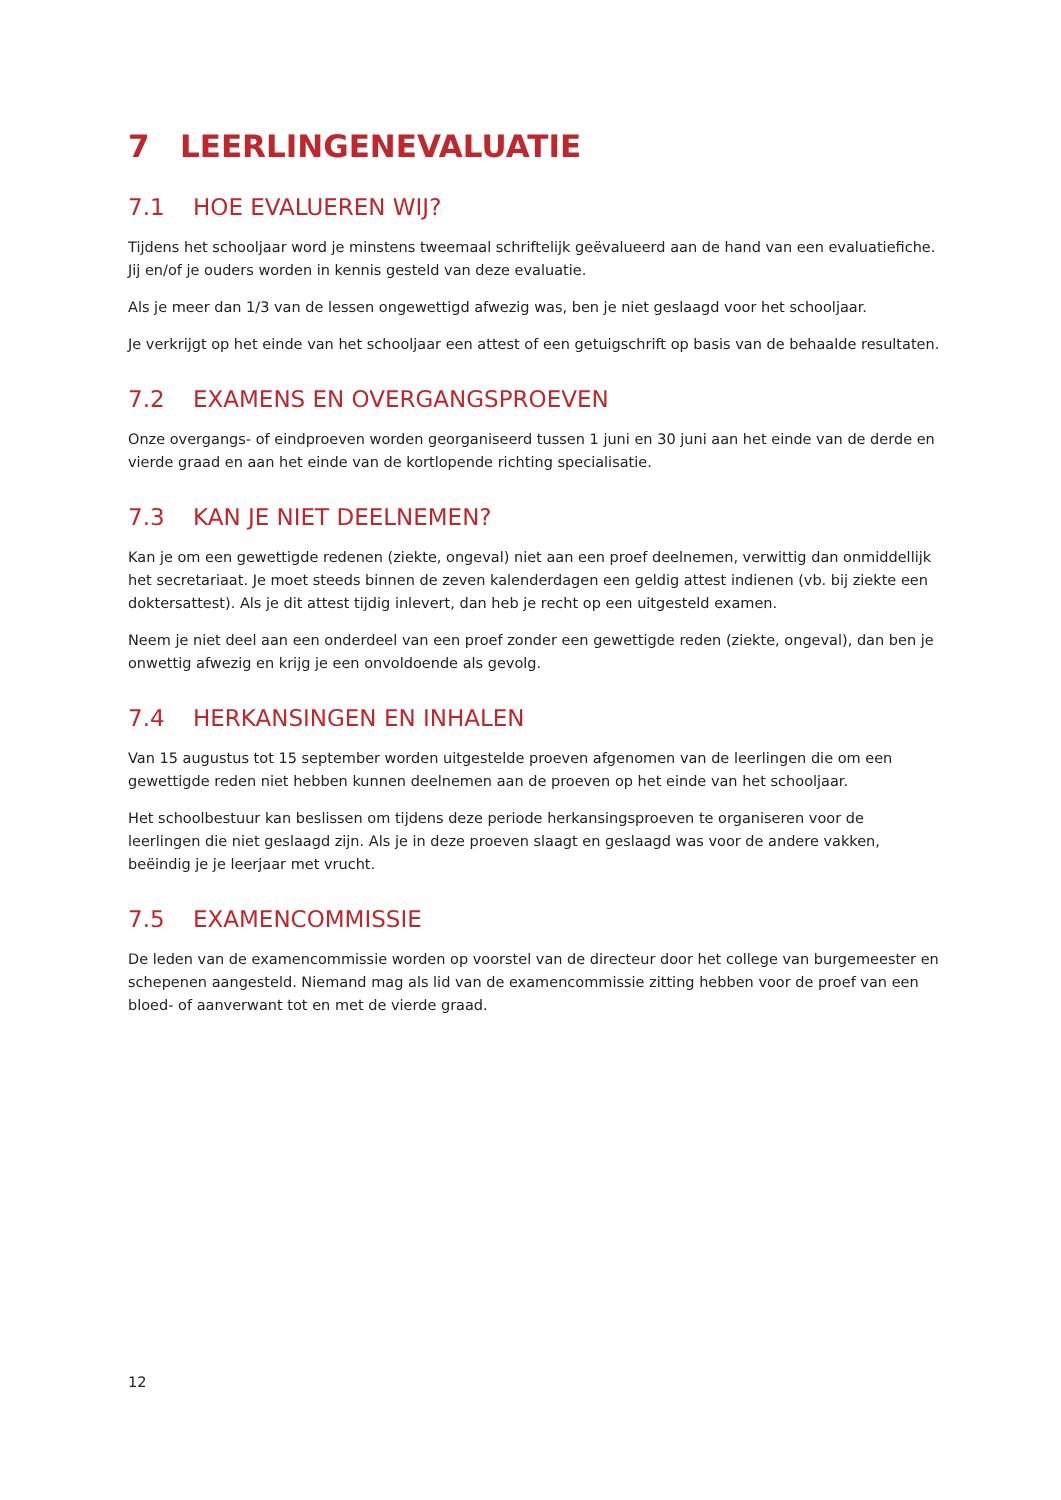7 LEERLINGENEVALUATIE
7.1 HOE EVALUEREN WIJ?
Tijdens het schooljaar word je minstens tweemaal schriftelijk geëvalueerd aan de hand van een evaluatiefiche. Jij en/of je ouders worden in kennis gesteld van deze evaluatie.
Als je meer dan 1/3 van de lessen ongewettigd afwezig was, ben je niet geslaagd voor het schooljaar.
Je verkrijgt op het einde van het schooljaar een attest of een getuigschrift op basis van de behaalde resultaten.
7.2 EXAMENS EN OVERGANGSPROEVEN
Onze overgangs- of eindproeven worden georganiseerd tussen 1 juni en 30 juni aan het einde van de derde en vierde graad en aan het einde van de kortlopende richting specialisatie.
7.3 KAN JE NIET DEELNEMEN?
Kan je om een gewettigde redenen (ziekte, ongeval) niet aan een proef deelnemen, verwittig dan onmiddellijk het secretariaat. Je moet steeds binnen de zeven kalenderdagen een geldig attest indienen (vb. bij ziekte een doktersattest). Als je dit attest tijdig inlevert, dan heb je recht op een uitgesteld examen.
Neem je niet deel aan een onderdeel van een proef zonder een gewettigde reden (ziekte, ongeval), dan ben je onwettig afwezig en krijg je een onvoldoende als gevolg.
7.4 HERKANSINGEN EN INHALEN
Van 15 augustus tot 15 september worden uitgestelde proeven afgenomen van de leerlingen die om een gewettigde reden niet hebben kunnen deelnemen aan de proeven op het einde van het schooljaar.
Het schoolbestuur kan beslissen om tijdens deze periode herkansingsproeven te organiseren voor de leerlingen die niet geslaagd zijn. Als je in deze proeven slaagt en geslaagd was voor de andere vakken, beëindig je je leerjaar met vrucht.
7.5 EXAMENCOMMISSIE
De leden van de examencommissie worden op voorstel van de directeur door het college van burgemeester en schepenen aangesteld. Niemand mag als lid van de examencommissie zitting hebben voor de proef van een bloed- of aanverwant tot en met de vierde graad.
12